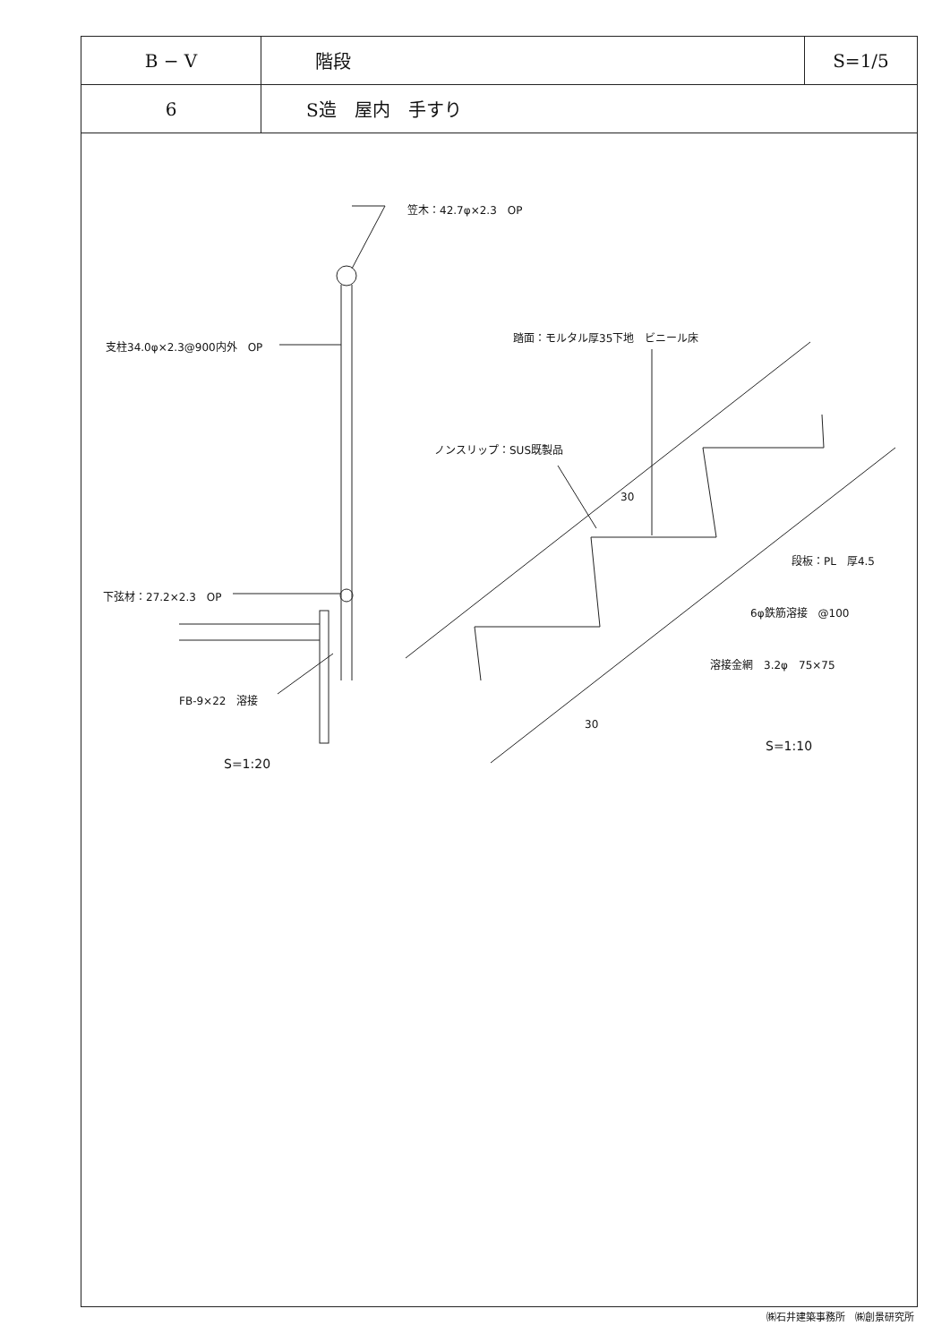| B − V | 階段 | S=1/5 |
| 6 | S造 屋内 手すり | |
笠木：42.7φ×2.3　OP
支柱34.0φ×2.3@900内外　OP
踏面：モルタル厚35下地　ビニール床
ノンスリップ：SUS既製品
30
段板：PL　厚4.5
下弦材：27.2×2.3　OP
6φ鉄筋溶接　@100
溶接金網　3.2φ　75×75
FB-9×22　溶接
30
S=1:10
S=1:20
㈱石井建築事務所　㈱創景研究所